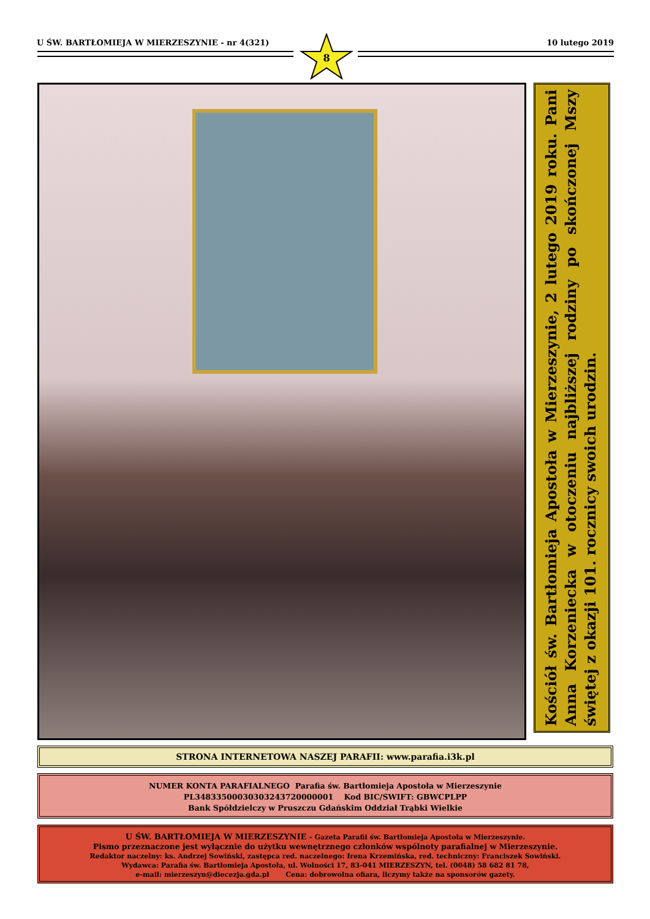U ŚW. BARTŁOMIEJA W MIERZESZYNIE - nr 4(321) 10 lutego 2019
8
Kościół św. Bartłomieja Apostoła w Mierzeszynie, 2 lutego 2019 roku. Pani Anna Korzeniecka w otoczeniu najbliższej rodziny po skończonej Mszy świętej z okazji 101. rocznicy swoich urodzin.
STRONA INTERNETOWA NASZEJ PARAFII: www.parafia.i3k.pl
NUMER KONTA PARAFIALNEGO Parafia św. Bartłomieja Apostoła w Mierzeszynie
PL34833500030303243720000001 Kod BIC/SWIFT: GBWCPLPP
Bank Spółdzielczy w Pruszczu Gdańskim Oddział Trąbki Wielkie
U ŚW. BARTŁOMIEJA W MIERZESZYNIE – Gazeta Parafii św. Bartłomieja Apostoła w Mierzeszynie.
Pismo przeznaczone jest wyłącznie do użytku wewnętrznego członków wspólnoty parafialnej w Mierzeszynie.
Redaktor naczelny: ks. Andrzej Sowiński, zastępca red. naczelnego: Irena Krzemińska, red. techniczny: Franciszek Sowiński.
Wydawca: Parafia św. Bartłomieja Apostoła, ul. Wolności 17, 83-041 MIERZESZYN, tel. (0048) 58 682 81 78,
e-mail: mierzeszyn@diecezja.gda.pl Cena: dobrowolna ofiara, liczymy także na sponsorów gazety.